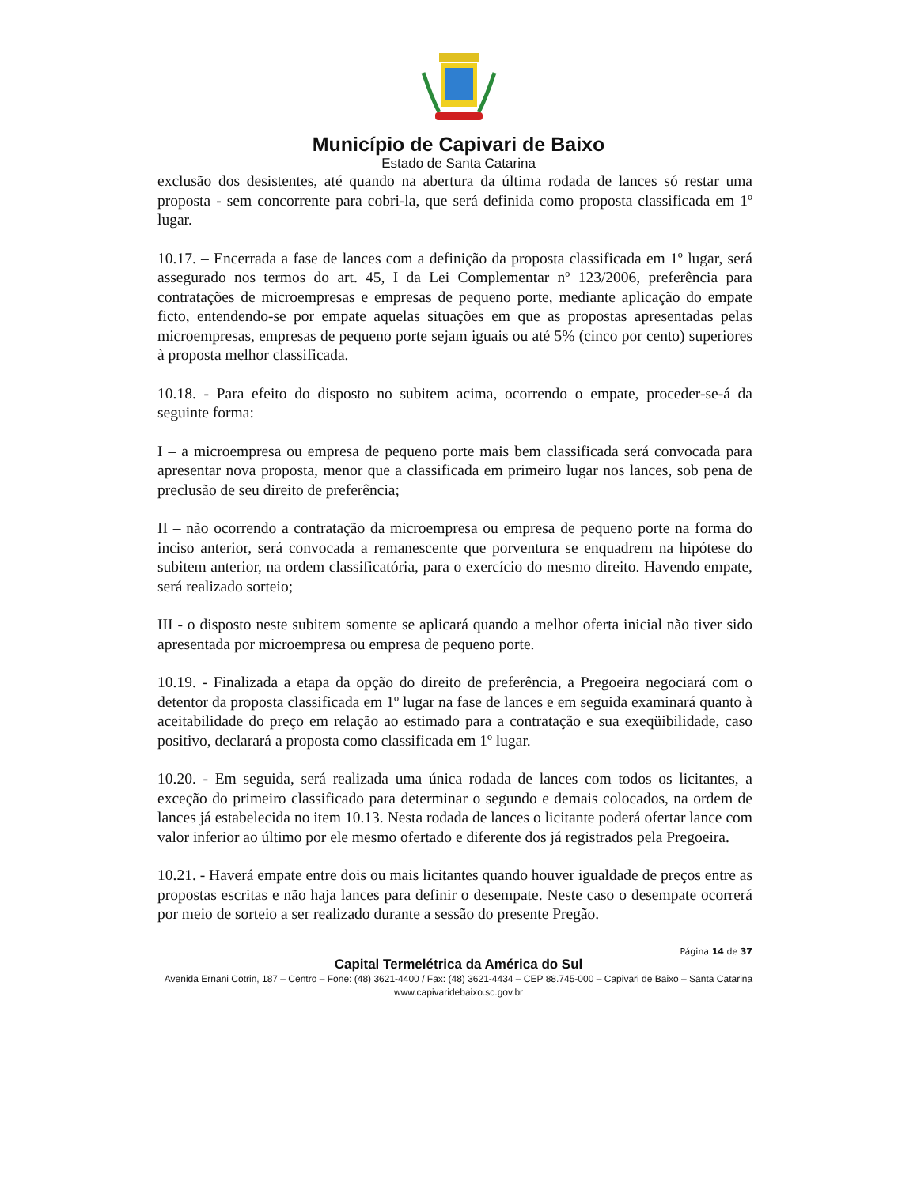Município de Capivari de Baixo
Estado de Santa Catarina
exclusão dos desistentes, até quando na abertura da última rodada de lances só restar uma proposta - sem concorrente para cobri-la, que será definida como proposta classificada em 1º lugar.
10.17. – Encerrada a fase de lances com a definição da proposta classificada em 1º lugar, será assegurado nos termos do art. 45, I da Lei Complementar nº 123/2006, preferência para contratações de microempresas e empresas de pequeno porte, mediante aplicação do empate ficto, entendendo-se por empate aquelas situações em que as propostas apresentadas pelas microempresas, empresas de pequeno porte sejam iguais ou até 5% (cinco por cento) superiores à proposta melhor classificada.
10.18. - Para efeito do disposto no subitem acima, ocorrendo o empate, proceder-se-á da seguinte forma:
I – a microempresa ou empresa de pequeno porte mais bem classificada será convocada para apresentar nova proposta, menor que a classificada em primeiro lugar nos lances, sob pena de preclusão de seu direito de preferência;
II – não ocorrendo a contratação da microempresa ou empresa de pequeno porte na forma do inciso anterior, será convocada a remanescente que porventura se enquadrem na hipótese do subitem anterior, na ordem classificatória, para o exercício do mesmo direito. Havendo empate, será realizado sorteio;
III - o disposto neste subitem somente se aplicará quando a melhor oferta inicial não tiver sido apresentada por microempresa ou empresa de pequeno porte.
10.19. - Finalizada a etapa da opção do direito de preferência, a Pregoeira negociará com o detentor da proposta classificada em 1º lugar na fase de lances e em seguida examinará quanto à aceitabilidade do preço em relação ao estimado para a contratação e sua exeqüibilidade, caso positivo, declarará a proposta como classificada em 1º lugar.
10.20. - Em seguida, será realizada uma única rodada de lances com todos os licitantes, a exceção do primeiro classificado para determinar o segundo e demais colocados, na ordem de lances já estabelecida no item 10.13. Nesta rodada de lances o licitante poderá ofertar lance com valor inferior ao último por ele mesmo ofertado e diferente dos já registrados pela Pregoeira.
10.21. - Haverá empate entre dois ou mais licitantes quando houver igualdade de preços entre as propostas escritas e não haja lances para definir o desempate. Neste caso o desempate ocorrerá por meio de sorteio a ser realizado durante a sessão do presente Pregão.
Página 14 de 37
Capital Termelétrica da América do Sul
Avenida Ernani Cotrin, 187 – Centro – Fone: (48) 3621-4400 / Fax: (48) 3621-4434 – CEP 88.745-000 – Capivari de Baixo – Santa Catarina
www.capivaridebaixo.sc.gov.br